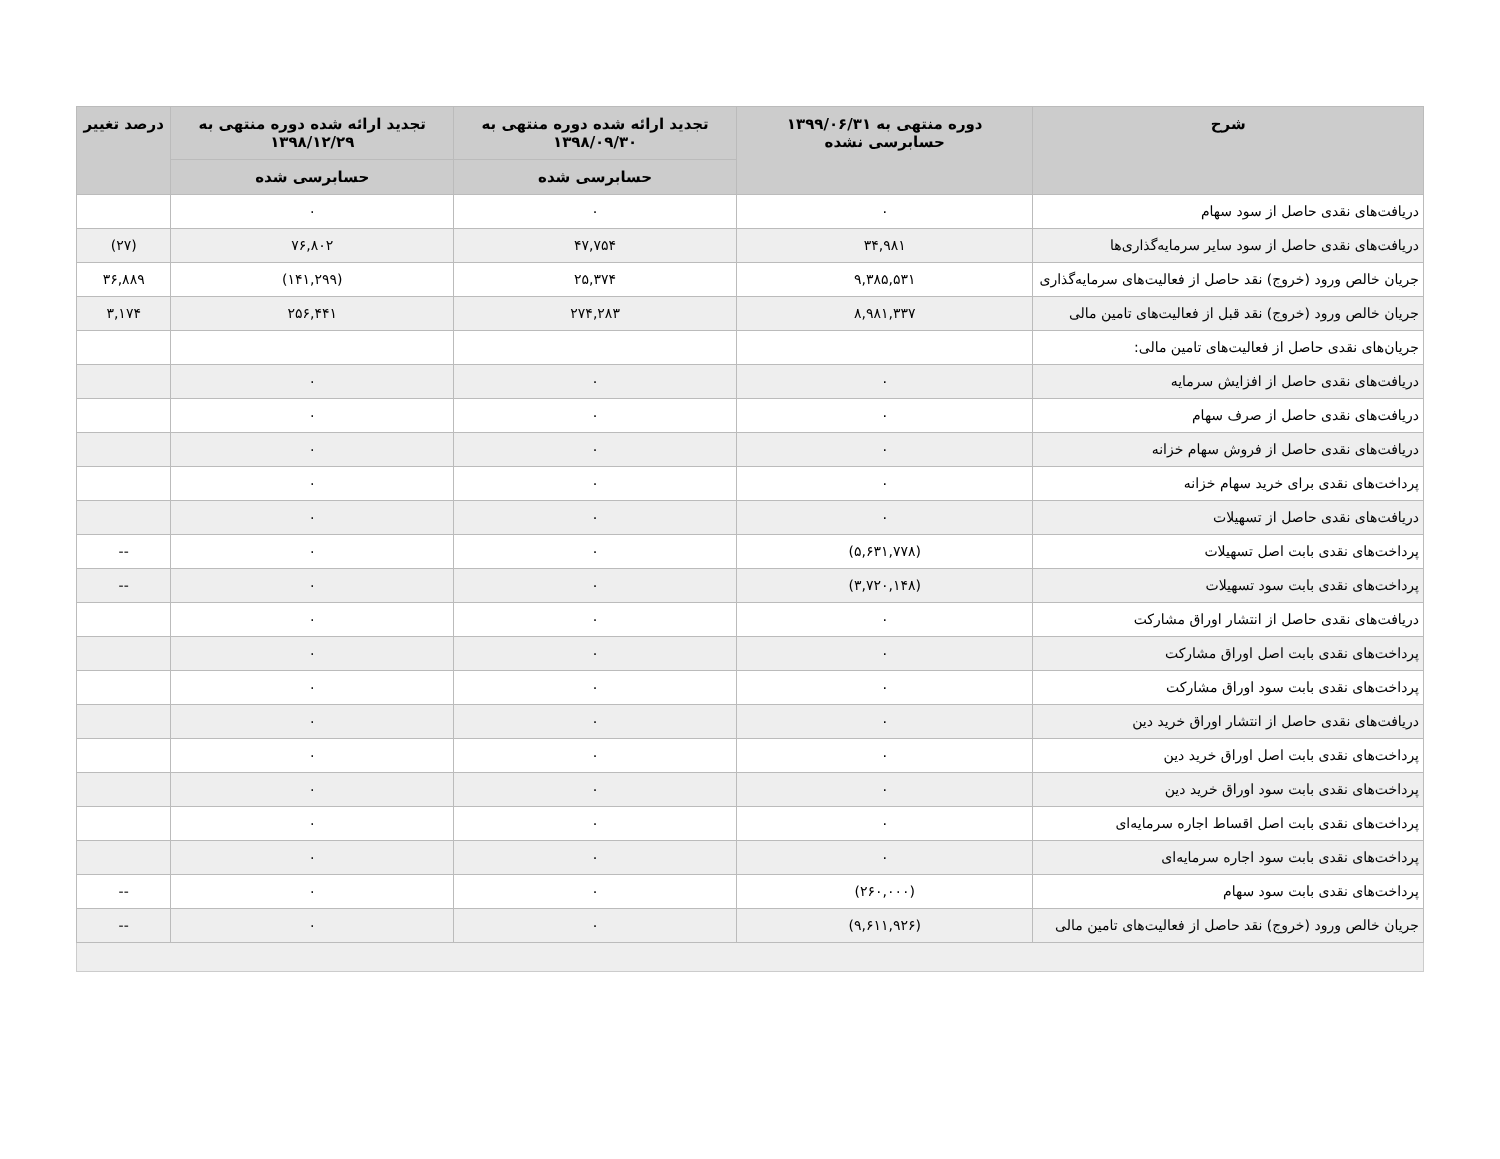| شرح | دوره منتهی به ۱۳۹۹/۰۶/۳۱ حسابرسی نشده | تجدید ارائه شده دوره منتهی به ۱۳۹۸/۰۹/۳۰ | تجدید ارائه شده دوره منتهی به ۱۳۹۸/۱۲/۲۹ | درصد تغییر |
| --- | --- | --- | --- | --- |
| | | حسابرسی شده | حسابرسی شده | |
| دریافت‌های نقدی حاصل از سود سهام | ۰ | ۰ | ۰ | |
| دریافت‌های نقدی حاصل از سود سایر سرمایه‌گذاری‌ها | ۳۴,۹۸۱ | ۴۷,۷۵۴ | ۷۶,۸۰۲ | (۲۷) |
| جریان خالص ورود (خروج) نقد حاصل از فعالیت‌های سرمایه‌گذاری | ۹,۳۸۵,۵۳۱ | ۲۵,۳۷۴ | (۱۴۱,۲۹۹) | ۳۶,۸۸۹ |
| جریان خالص ورود (خروج) نقد قبل از فعالیت‌های تامین مالی | ۸,۹۸۱,۳۳۷ | ۲۷۴,۲۸۳ | ۲۵۶,۴۴۱ | ۳,۱۷۴ |
| جریان‌های نقدی حاصل از فعالیت‌های تامین مالی: | | | | |
| دریافت‌های نقدی حاصل از افزایش سرمایه | ۰ | ۰ | ۰ | |
| دریافت‌های نقدی حاصل از صرف سهام | ۰ | ۰ | ۰ | |
| دریافت‌های نقدی حاصل از فروش سهام خزانه | ۰ | ۰ | ۰ | |
| پرداخت‌های نقدی برای خرید سهام خزانه | ۰ | ۰ | ۰ | |
| دریافت‌های نقدی حاصل از تسهیلات | ۰ | ۰ | ۰ | |
| پرداخت‌های نقدی بابت اصل تسهیلات | (۵,۶۳۱,۷۷۸) | ۰ | ۰ | -- |
| پرداخت‌های نقدی بابت سود تسهیلات | (۳,۷۲۰,۱۴۸) | ۰ | ۰ | -- |
| دریافت‌های نقدی حاصل از انتشار اوراق مشارکت | ۰ | ۰ | ۰ | |
| پرداخت‌های نقدی بابت اصل اوراق مشارکت | ۰ | ۰ | ۰ | |
| پرداخت‌های نقدی بابت سود اوراق مشارکت | ۰ | ۰ | ۰ | |
| دریافت‌های نقدی حاصل از انتشار اوراق خرید دین | ۰ | ۰ | ۰ | |
| پرداخت‌های نقدی بابت اصل اوراق خرید دین | ۰ | ۰ | ۰ | |
| پرداخت‌های نقدی بابت سود اوراق خرید دین | ۰ | ۰ | ۰ | |
| پرداخت‌های نقدی بابت اصل اقساط اجاره سرمایه‌ای | ۰ | ۰ | ۰ | |
| پرداخت‌های نقدی بابت سود اجاره سرمایه‌ای | ۰ | ۰ | ۰ | |
| پرداخت‌های نقدی بابت سود سهام | (۲۶۰,۰۰۰) | ۰ | ۰ | -- |
| جریان خالص ورود (خروج) نقد حاصل از فعالیت‌های تامین مالی | (۹,۶۱۱,۹۲۶) | ۰ | ۰ | -- |